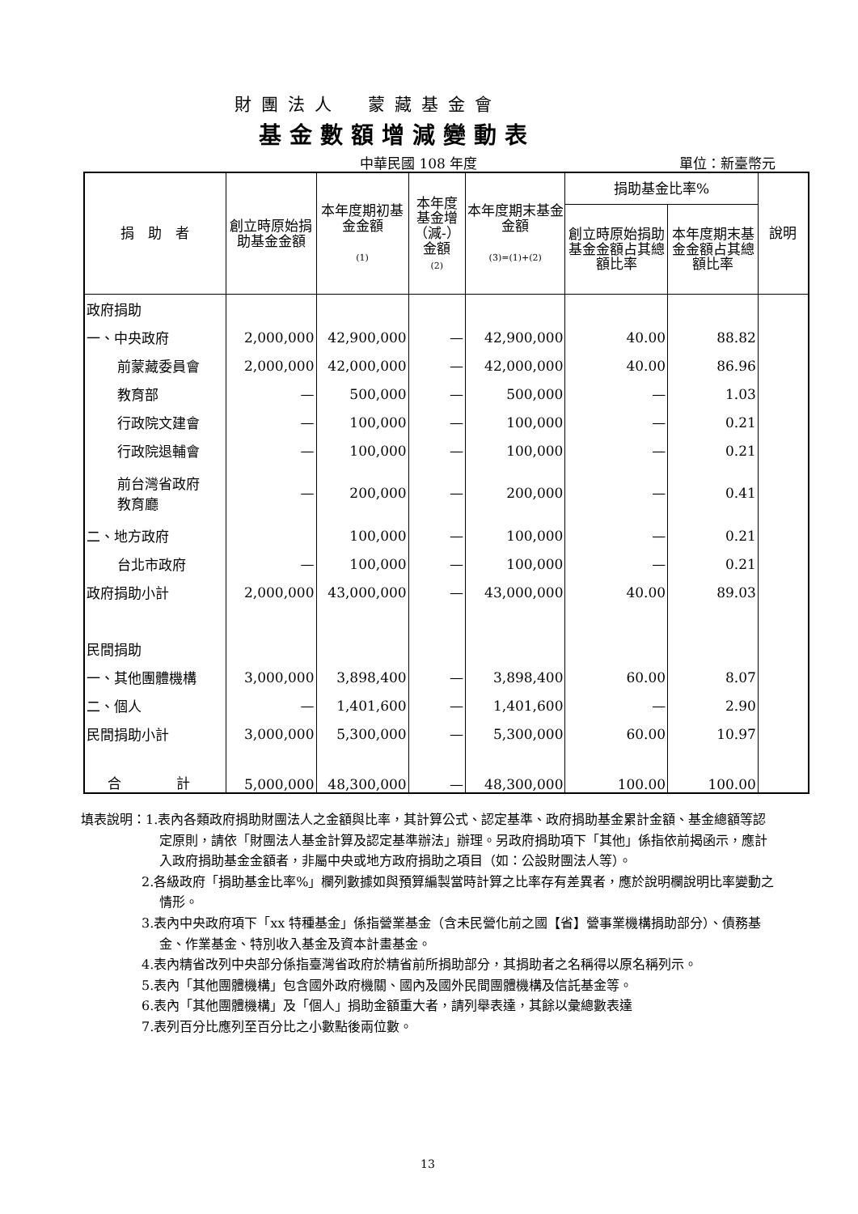財團法人　蒙藏基金會
基金數額增減變動表
中華民國 108 年度 單位：新臺幣元
| 捐 助 者 | 創立時原始捐助基金金額 | 本年度期初基金金額 (1) | 本年度基金增（減-）金額 (2) | 本年度期末基金金額 (3)=(1)+(2) | 捐助基金比率% | | 說明 |
| --- | --- | --- | --- | --- | --- | --- | --- |
| | | | | | 創立時原始捐助基金金額占其總額比率 | 本年度期末基金金額占其總額比率 | |
| 政府捐助 | | | | | | | |
| 一、中央政府 | 2,000,000 | 42,900,000 | — | 42,900,000 | 40.00 | 88.82 | |
| 前蒙藏委員會 | 2,000,000 | 42,000,000 | — | 42,000,000 | 40.00 | 86.96 | |
| 教育部 | — | 500,000 | — | 500,000 | — | 1.03 | |
| 行政院文建會 | — | 100,000 | — | 100,000 | — | 0.21 | |
| 行政院退輔會 | — | 100,000 | — | 100,000 | — | 0.21 | |
| 前台灣省政府 教育廳 | — | 200,000 | — | 200,000 | — | 0.41 | |
| 二、地方政府 | | 100,000 | — | 100,000 | — | 0.21 | |
| 台北市政府 | — | 100,000 | — | 100,000 | — | 0.21 | |
| 政府捐助小計 | 2,000,000 | 43,000,000 | — | 43,000,000 | 40.00 | 89.03 | |
| 民間捐助 | | | | | | | |
| 一、其他團體機構 | 3,000,000 | 3,898,400 | — | 3,898,400 | 60.00 | 8.07 | |
| 二、個人 | — | 1,401,600 | — | 1,401,600 | — | 2.90 | |
| 民間捐助小計 | 3,000,000 | 5,300,000 | — | 5,300,000 | 60.00 | 10.97 | |
| 合 計 | 5,000,000 | 48,300,000 | — | 48,300,000 | 100.00 | 100.00 | |
填表說明：1.表內各類政府捐助財團法人之金額與比率，其計算公式、認定基準、政府捐助基金累計金額、基金總額等認定原則，請依「財團法人基金計算及認定基準辦法」辦理。另政府捐助項下「其他」係指依前揭函示，應計入政府捐助基金金額者，非屬中央或地方政府捐助之項目（如：公設財團法人等）。
2.各級政府「捐助基金比率%」欄列數據如與預算編製當時計算之比率存有差異者，應於說明欄說明比率變動之情形。
3.表內中央政府項下「xx 特種基金」係指營業基金（含未民營化前之國【省】營事業機構捐助部分）、債務基金、作業基金、特別收入基金及資本計畫基金。
4.表內精省改列中央部分係指臺灣省政府於精省前所捐助部分，其捐助者之名稱得以原名稱列示。
5.表內「其他團體機構」包含國外政府機關、國內及國外民間團體機構及信託基金等。
6.表內「其他團體機構」及「個人」捐助金額重大者，請列舉表達，其餘以彙總數表達
7.表列百分比應列至百分比之小數點後兩位數。
13